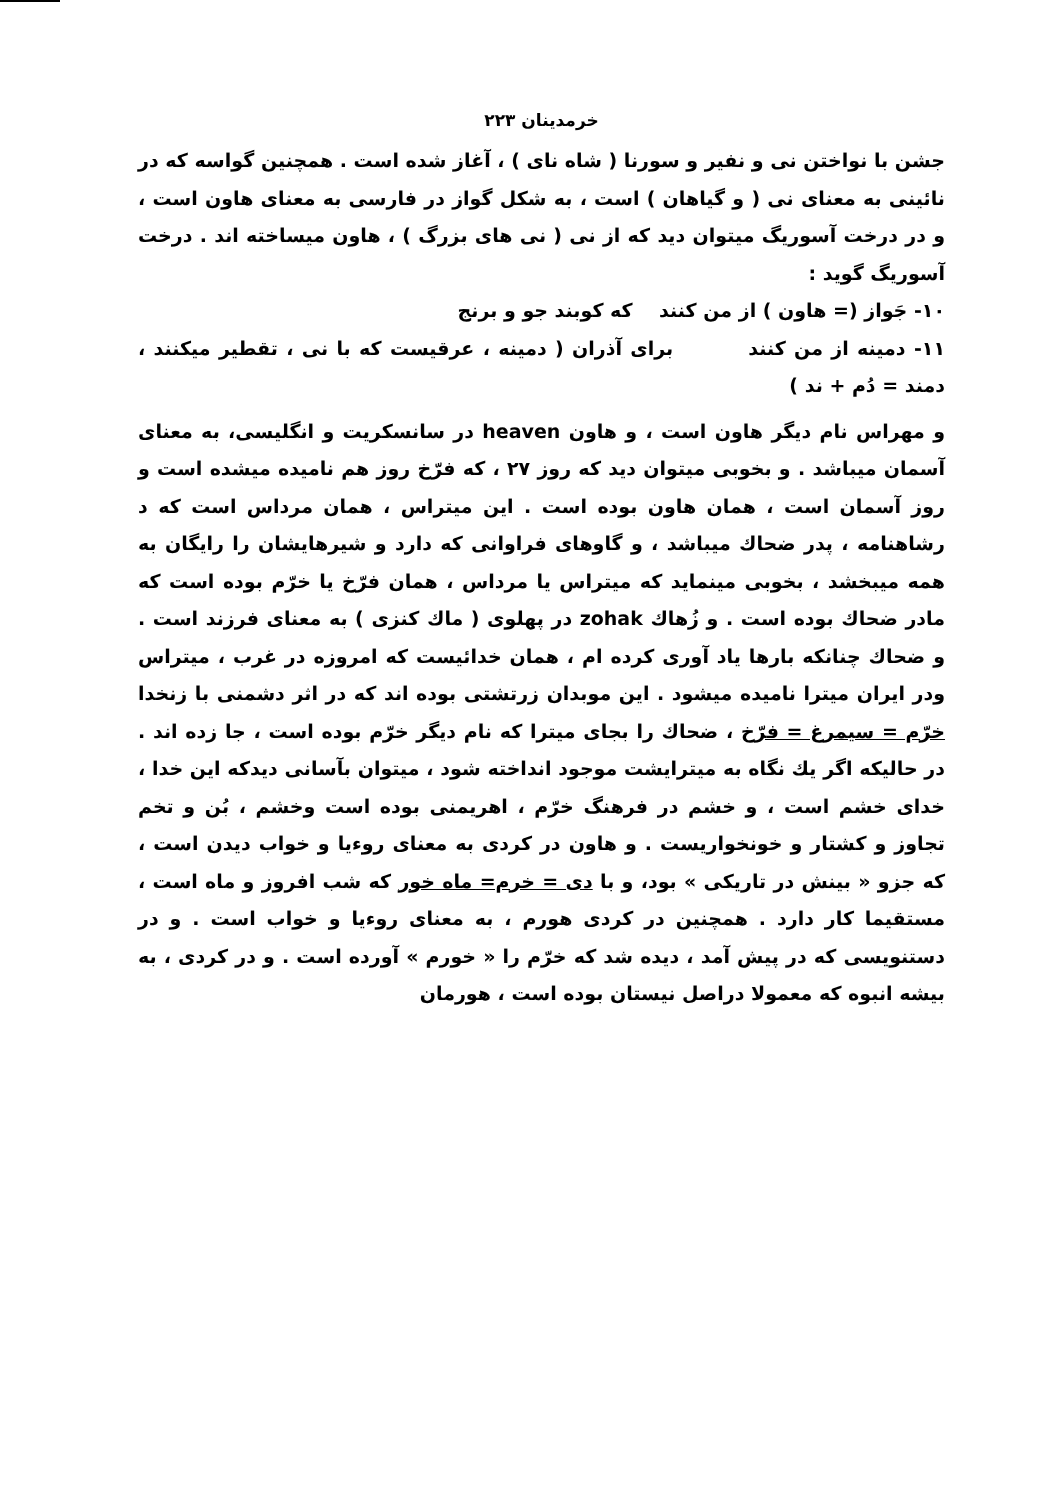خرمدینان ۲۲۳
جشن با نواختن نی و نفیر و سورنا ( شاه نای ) ، آغاز شده است . همچنین گواسه که در نائینی به معنای نی ( و گیاهان ) است ، به شکل گواز در فارسی به معنای هاون است ، و در درخت آسوریگ میتوان دید که از نی ( نی های بزرگ ) ، هاون میساخته اند . درخت آسوریگ گوید :
۱۰- جَواز (= هاون ) از من کنند که کوبند جو و برنج
۱۱- دمینه از من کنند برای آذران ( دمینه ، عرقیست که با نی ، تقطیر میکنند ، دمند = دُم + ند )
و مهراس نام دیگر هاون است ، و هاون heaven در سانسکریت و انگلیسی، به معنای آسمان میباشد . و بخوبی میتوان دید که روز ۲۷ ، که فرّخ روز هم نامیده میشده است و روز آسمان است ، همان هاون بوده است . این میتراس ، همان مرداس است که د رشاهنامه ، پدر ضحاك میباشد ، و گاوهای فراوانی که دارد و شیرهایشان را رایگان به همه میبخشد ، بخوبی مینماید که میتراس یا مرداس ، همان فرّخ یا خرّم بوده است که مادر ضحاك بوده است . و زُهاك zohak در پهلوی ( ماك کنزی ) به معنای فرزند است . و ضحاك چنانکه بارها یاد آوری کرده ام ، همان خدائیست که امروزه در غرب ، میتراس ودر ایران میترا نامیده میشود . این موبدان زرتشتی بوده اند که در اثر دشمنی با زنخدا خرّم = سیمرغ = فرّخ ، ضحاك را بجای میترا که نام دیگر خرّم بوده است ، جا زده اند . در حالیکه اگر یك نگاه به میترایشت موجود انداخته شود ، میتوان بآسانی دیدکه این خدا ، خدای خشم است ، و خشم در فرهنگ خرّم ، اهریمنی بوده است وخشم ، بُن و تخم تجاوز و کشتار و خونخواریست . و هاون در کردی به معنای روءیا و خواب دیدن است ، که جزو « بینش در تاریکی » بود، و با دی = خرم= ماه خور که شب افروز و ماه است ، مستقیما کار دارد . همچنین در کردی هورم ، به معنای روءیا و خواب است . و در دستنویسی که در پیش آمد ، دیده شد که خرّم را « خورم » آورده است . و در کردی ، به بیشه انبوه که معمولا دراصل نیستان بوده است ، هورمان